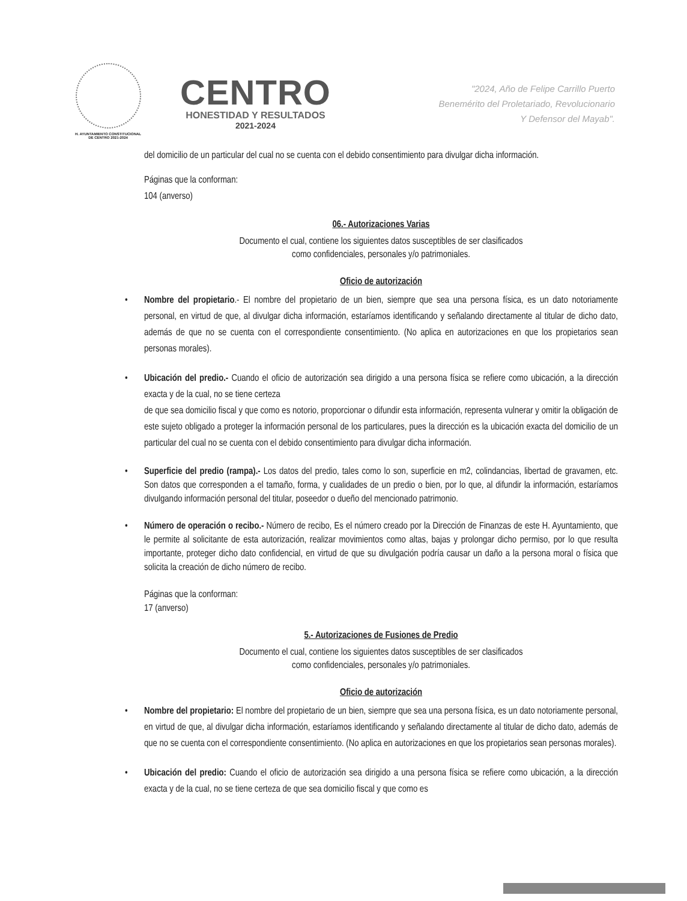H. AYUNTAMIENTO CONSTITUCIONAL
DE CENTRO 2021-2024
CENTRO
HONESTIDAD Y RESULTADOS
2021-2024
"2024, Año de Felipe Carrillo Puerto
Benemérito del Proletariado, Revolucionario
Y Defensor del Mayab".
del domicilio de un particular del cual no se cuenta con el debido consentimiento para divulgar dicha información.
Páginas que la conforman:
104 (anverso)
06.- Autorizaciones Varias
Documento el cual, contiene los siguientes datos susceptibles de ser clasificados
como confidenciales, personales y/o patrimoniales.
Oficio de autorización
• Nombre del propietario.- El nombre del propietario de un bien, siempre que sea una persona física, es un dato notoriamente personal, en virtud de que, al divulgar dicha información, estaríamos identificando y señalando directamente al titular de dicho dato, además de que no se cuenta con el correspondiente consentimiento. (No aplica en autorizaciones en que los propietarios sean personas morales).
• Ubicación del predio.- Cuando el oficio de autorización sea dirigido a una persona física se refiere como ubicación, a la dirección exacta y de la cual, no se tiene certeza
de que sea domicilio fiscal y que como es notorio, proporcionar o difundir esta información, representa vulnerar y omitir la obligación de este sujeto obligado a proteger la información personal de los particulares, pues la dirección es la ubicación exacta del domicilio de un particular del cual no se cuenta con el debido consentimiento para divulgar dicha información.
• Superficie del predio (rampa).- Los datos del predio, tales como lo son, superficie en m2, colindancias, libertad de gravamen, etc. Son datos que corresponden a el tamaño, forma, y cualidades de un predio o bien, por lo que, al difundir la información, estaríamos divulgando información personal del titular, poseedor o dueño del mencionado patrimonio.
• Número de operación o recibo.- Número de recibo, Es el número creado por la Dirección de Finanzas de este H. Ayuntamiento, que le permite al solicitante de esta autorización, realizar movimientos como altas, bajas y prolongar dicho permiso, por lo que resulta importante, proteger dicho dato confidencial, en virtud de que su divulgación podría causar un daño a la persona moral o física que solicita la creación de dicho número de recibo.
Páginas que la conforman:
17 (anverso)
5.- Autorizaciones de Fusiones de Predio
Documento el cual, contiene los siguientes datos susceptibles de ser clasificados
como confidenciales, personales y/o patrimoniales.
Oficio de autorización
• Nombre del propietario: El nombre del propietario de un bien, siempre que sea una persona física, es un dato notoriamente personal, en virtud de que, al divulgar dicha información, estaríamos identificando y señalando directamente al titular de dicho dato, además de que no se cuenta con el correspondiente consentimiento. (No aplica en autorizaciones en que los propietarios sean personas morales).
• Ubicación del predio: Cuando el oficio de autorización sea dirigido a una persona física se refiere como ubicación, a la dirección exacta y de la cual, no se tiene certeza de que sea domicilio fiscal y que como es